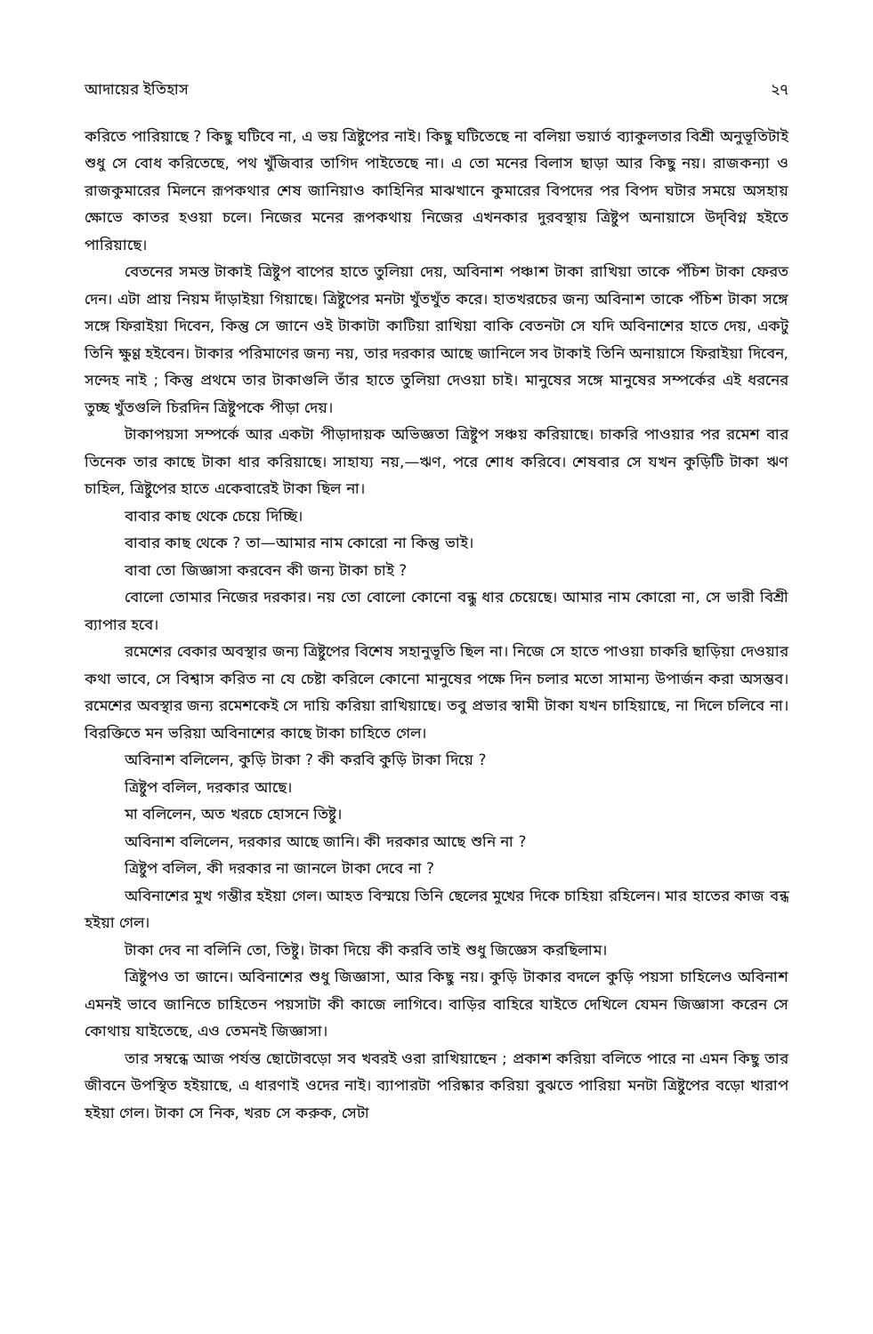আদায়ের ইতিহাস ২৭
করিতে পারিয়াছে ? কিছু ঘটিবে না, এ ভয় ত্রিষ্টুপের নাই। কিছু ঘটিতেছে না বলিয়া ভয়ার্ত ব্যাকুলতার বিশ্রী অনুভূতিটাই শুধু সে বোধ করিতেছে, পথ খুঁজিবার তাগিদ পাইতেছে না। এ তো মনের বিলাস ছাড়া আর কিছু নয়। রাজকন্যা ও রাজকুমারের মিলনে রূপকথার শেষ জানিয়াও কাহিনির মাঝখানে কুমারের বিপদের পর বিপদ ঘটার সময়ে অসহায় ক্ষোভে কাতর হওয়া চলে। নিজের মনের রূপকথায় নিজের এখনকার দুরবস্থায় ত্রিষ্টুপ অনায়াসে উদ্‌বিগ্ন হইতে পারিয়াছে।
বেতনের সমস্ত টাকাই ত্রিষ্টুপ বাপের হাতে তুলিয়া দেয়, অবিনাশ পঞ্চাশ টাকা রাখিয়া তাকে পঁচিশ টাকা ফেরত দেন। এটা প্রায় নিয়ম দাঁড়াইয়া গিয়াছে। ত্রিষ্টুপের মনটা খুঁতখুঁত করে। হাতখরচের জন্য অবিনাশ তাকে পঁচিশ টাকা সঙ্গে সঙ্গে ফিরাইয়া দিবেন, কিন্তু সে জানে ওই টাকাটা কাটিয়া রাখিয়া বাকি বেতনটা সে যদি অবিনাশের হাতে দেয়, একটু তিনি ক্ষুণ্ণ হইবেন। টাকার পরিমাণের জন্য নয়, তার দরকার আছে জানিলে সব টাকাই তিনি অনায়াসে ফিরাইয়া দিবেন, সন্দেহ নাই ; কিন্তু প্রথমে তার টাকাগুলি তাঁর হাতে তুলিয়া দেওয়া চাই। মানুষের সঙ্গে মানুষের সম্পর্কের এই ধরনের তুচ্ছ খুঁতগুলি চিরদিন ত্রিষ্টুপকে পীড়া দেয়।
টাকাপয়সা সম্পর্কে আর একটা পীড়াদায়ক অভিজ্ঞতা ত্রিষ্টুপ সঞ্চয় করিয়াছে। চাকরি পাওয়ার পর রমেশ বার তিনেক তার কাছে টাকা ধার করিয়াছে। সাহায্য নয়,—ঋণ, পরে শোধ করিবে। শেষবার সে যখন কুড়িটি টাকা ঋণ চাহিল, ত্রিষ্টুপের হাতে একেবারেই টাকা ছিল না।
বাবার কাছ থেকে চেয়ে দিচ্ছি।
বাবার কাছ থেকে ? তা—আমার নাম কোরো না কিন্তু ভাই।
বাবা তো জিজ্ঞাসা করবেন কী জন্য টাকা চাই ?
বোলো তোমার নিজের দরকার। নয় তো বোলো কোনো বন্ধু ধার চেয়েছে। আমার নাম কোরো না, সে ভারী বিশ্রী ব্যাপার হবে।
রমেশের বেকার অবস্থার জন্য ত্রিষ্টুপের বিশেষ সহানুভূতি ছিল না। নিজে সে হাতে পাওয়া চাকরি ছাড়িয়া দেওয়ার কথা ভাবে, সে বিশ্বাস করিত না যে চেষ্টা করিলে কোনো মানুষের পক্ষে দিন চলার মতো সামান্য উপার্জন করা অসম্ভব। রমেশের অবস্থার জন্য রমেশকেই সে দায়ি করিয়া রাখিয়াছে। তবু প্রভার স্বামী টাকা যখন চাহিয়াছে, না দিলে চলিবে না। বিরক্তিতে মন ভরিয়া অবিনাশের কাছে টাকা চাহিতে গেল।
অবিনাশ বলিলেন, কুড়ি টাকা ? কী করবি কুড়ি টাকা দিয়ে ?
ত্রিষ্টুপ বলিল, দরকার আছে।
মা বলিলেন, অত খরচে হোসনে তিষ্টু।
অবিনাশ বলিলেন, দরকার আছে জানি। কী দরকার আছে শুনি না ?
ত্রিষ্টুপ বলিল, কী দরকার না জানলে টাকা দেবে না ?
অবিনাশের মুখ গম্ভীর হইয়া গেল। আহত বিস্ময়ে তিনি ছেলের মুখের দিকে চাহিয়া রহিলেন। মার হাতের কাজ বন্ধ হইয়া গেল।
টাকা দেব না বলিনি তো, তিষ্টু। টাকা দিয়ে কী করবি তাই শুধু জিজ্ঞেস করছিলাম।
ত্রিষ্টুপও তা জানে। অবিনাশের শুধু জিজ্ঞাসা, আর কিছু নয়। কুড়ি টাকার বদলে কুড়ি পয়সা চাহিলেও অবিনাশ এমনই ভাবে জানিতে চাহিতেন পয়সাটা কী কাজে লাগিবে। বাড়ির বাহিরে যাইতে দেখিলে যেমন জিজ্ঞাসা করেন সে কোথায় যাইতেছে, এও তেমনই জিজ্ঞাসা।
তার সম্বন্ধে আজ পর্যন্ত ছোটোবড়ো সব খবরই ওরা রাখিয়াছেন ; প্রকাশ করিয়া বলিতে পারে না এমন কিছু তার জীবনে উপস্থিত হইয়াছে, এ ধারণাই ওদের নাই। ব্যাপারটা পরিষ্কার করিয়া বুঝতে পারিয়া মনটা ত্রিষ্টুপের বড়ো খারাপ হইয়া গেল। টাকা সে নিক, খরচ সে করুক, সেটা